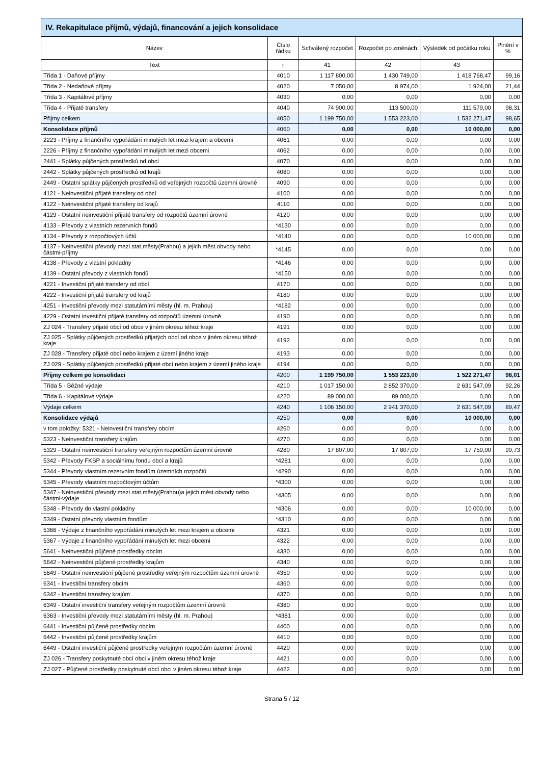IV. Rekapitulace příjmů, výdajů, financování a jejich konsolidace
| Název | Číslo řádku | Schválený rozpočet | Rozpočet po změnách | Výsledek od počátku roku | Plnění v % |
| --- | --- | --- | --- | --- | --- |
| Text | r | 41 | 42 | 43 | |
| Třída 1 - Daňové příjmy | 4010 | 1 117 800,00 | 1 430 749,00 | 1 418 768,47 | 99,16 |
| Třída 2 - Nedaňové příjmy | 4020 | 7 050,00 | 8 974,00 | 1 924,00 | 21,44 |
| Třída 3 - Kapitálové příjmy | 4030 | 0,00 | 0,00 | 0,00 | 0,00 |
| Třída 4 - Přijaté transfery | 4040 | 74 900,00 | 113 500,00 | 111 579,00 | 98,31 |
| Příjmy celkem | 4050 | 1 199 750,00 | 1 553 223,00 | 1 532 271,47 | 98,65 |
| Konsolidace příjmů | 4060 | 0,00 | 0,00 | 10 000,00 | 0,00 |
| 2223 - Příjmy z finančního vypořádání minulých let mezi krajem a obcemi | 4061 | 0,00 | 0,00 | 0,00 | 0,00 |
| 2226 - Příjmy z finančního vypořádání minulých let mezi obcemi | 4062 | 0,00 | 0,00 | 0,00 | 0,00 |
| 2441 - Splátky půjčených prostředků od obcí | 4070 | 0,00 | 0,00 | 0,00 | 0,00 |
| 2442 - Splátky půjčených prostředků od krajů | 4080 | 0,00 | 0,00 | 0,00 | 0,00 |
| 2449 - Ostatní splátky půjčených prostředků od veřejných rozpočtů územní úrovně | 4090 | 0,00 | 0,00 | 0,00 | 0,00 |
| 4121 - Neinvestiční přijaté transfery od obcí | 4100 | 0,00 | 0,00 | 0,00 | 0,00 |
| 4122 - Neinvestiční přijaté transfery od krajů | 4110 | 0,00 | 0,00 | 0,00 | 0,00 |
| 4129 - Ostatní neinvestiční přijaté transfery od rozpočtů územní úrovně | 4120 | 0,00 | 0,00 | 0,00 | 0,00 |
| 4133 - Převody z vlastních rezervních fondů | *4130 | 0,00 | 0,00 | 0,00 | 0,00 |
| 4134 - Převody z rozpočtových účtů | *4140 | 0,00 | 0,00 | 10 000,00 | 0,00 |
| 4137 - Neinvestiční převody mezi stat.městy(Prahou) a jejich měst.obvody nebo částmi-příjmy | *4145 | 0,00 | 0,00 | 0,00 | 0,00 |
| 4138 - Převody z vlastní pokladny | *4146 | 0,00 | 0,00 | 0,00 | 0,00 |
| 4139 - Ostatní převody z vlastních fondů | *4150 | 0,00 | 0,00 | 0,00 | 0,00 |
| 4221 - Investiční přijaté transfery od obcí | 4170 | 0,00 | 0,00 | 0,00 | 0,00 |
| 4222 - Investiční přijaté transfery od krajů | 4180 | 0,00 | 0,00 | 0,00 | 0,00 |
| 4251 - Investiční převody mezi statutárními městy (hl. m. Prahou) | *4182 | 0,00 | 0,00 | 0,00 | 0,00 |
| 4229 - Ostatní investiční přijaté transfery od rozpočtů územní úrovně | 4190 | 0,00 | 0,00 | 0,00 | 0,00 |
| ZJ 024 - Transfery přijaté obcí od obce v jiném okresu téhož kraje | 4191 | 0,00 | 0,00 | 0,00 | 0,00 |
| ZJ 025 - Splátky půjčených prostředků přijatých obcí od obce v jiném okresu téhož kraje | 4192 | 0,00 | 0,00 | 0,00 | 0,00 |
| ZJ 028 - Transfery přijaté obcí nebo krajem z území jiného kraje | 4193 | 0,00 | 0,00 | 0,00 | 0,00 |
| ZJ 029 - Splátky půjčených prostředků přijaté obcí nebo krajem z území jiného kraje | 4194 | 0,00 | 0,00 | 0,00 | 0,00 |
| Příjmy celkem po konsolidaci | 4200 | 1 199 750,00 | 1 553 223,00 | 1 522 271,47 | 98,01 |
| Třída 5 - Běžné výdaje | 4210 | 1 017 150,00 | 2 852 370,00 | 2 631 547,09 | 92,26 |
| Třída 6 - Kapitálové výdaje | 4220 | 89 000,00 | 89 000,00 | 0,00 | 0,00 |
| Výdaje celkem | 4240 | 1 106 150,00 | 2 941 370,00 | 2 631 547,09 | 89,47 |
| Konsolidace výdajů | 4250 | 0,00 | 0,00 | 10 000,00 | 0,00 |
| v tom položky: 5321 - Neinvestiční transfery obcím | 4260 | 0,00 | 0,00 | 0,00 | 0,00 |
| 5323 - Neinvestiční transfery krajům | 4270 | 0,00 | 0,00 | 0,00 | 0,00 |
| 5329 - Ostatní neinvestiční transfery veřejným rozpočtům územní úrovně | 4280 | 17 807,00 | 17 807,00 | 17 759,00 | 99,73 |
| 5342 - Převody FKSP a sociálnímu fondu obcí a krajů | *4281 | 0,00 | 0,00 | 0,00 | 0,00 |
| 5344 - Převody vlastním rezervním fondům územních rozpočtů | *4290 | 0,00 | 0,00 | 0,00 | 0,00 |
| 5345 - Převody vlastním rozpočtovým účtům | *4300 | 0,00 | 0,00 | 0,00 | 0,00 |
| 5347 - Neinvestiční převody mezi stat.městy(Prahou)a jejich měst.obvody nebo částmi-výdaje | *4305 | 0,00 | 0,00 | 0,00 | 0,00 |
| 5348 - Převody do vlastní pokladny | *4306 | 0,00 | 0,00 | 10 000,00 | 0,00 |
| 5349 - Ostatní převody vlastním fondům | *4310 | 0,00 | 0,00 | 0,00 | 0,00 |
| 5366 - Výdaje z finančního vypořádání minulých let mezi krajem a obcemi | 4321 | 0,00 | 0,00 | 0,00 | 0,00 |
| 5367 - Výdaje z finančního vypořádání minulých let mezi obcemi | 4322 | 0,00 | 0,00 | 0,00 | 0,00 |
| 5641 - Neinvestiční půjčené prostředky obcím | 4330 | 0,00 | 0,00 | 0,00 | 0,00 |
| 5642 - Neinvestiční půjčené prostředky krajům | 4340 | 0,00 | 0,00 | 0,00 | 0,00 |
| 5649 - Ostatní neinvestiční půjčené prostředky veřejným rozpočtům územní úrovně | 4350 | 0,00 | 0,00 | 0,00 | 0,00 |
| 6341 - Investiční transfery obcím | 4360 | 0,00 | 0,00 | 0,00 | 0,00 |
| 6342 - Investiční transfery krajům | 4370 | 0,00 | 0,00 | 0,00 | 0,00 |
| 6349 - Ostatní investiční transfery veřejným rozpočtům územní úrovně | 4380 | 0,00 | 0,00 | 0,00 | 0,00 |
| 6363 - Investiční převody mezi statutárními městy (hl. m. Prahou) | *4381 | 0,00 | 0,00 | 0,00 | 0,00 |
| 6441 - Investiční půjčené prostředky obcím | 4400 | 0,00 | 0,00 | 0,00 | 0,00 |
| 6442 - Investiční půjčené prostředky krajům | 4410 | 0,00 | 0,00 | 0,00 | 0,00 |
| 6449 - Ostatní investiční půjčené prostředky veřejným rozpočtům územní úrovně | 4420 | 0,00 | 0,00 | 0,00 | 0,00 |
| ZJ 026 - Transfery poskytnuté obcí obci v jiném okresu téhož kraje | 4421 | 0,00 | 0,00 | 0,00 | 0,00 |
| ZJ 027 - Půjčené prostředky poskytnuté obcí obci v jiném okresu téhož kraje | 4422 | 0,00 | 0,00 | 0,00 | 0,00 |
Strana 5 / 12